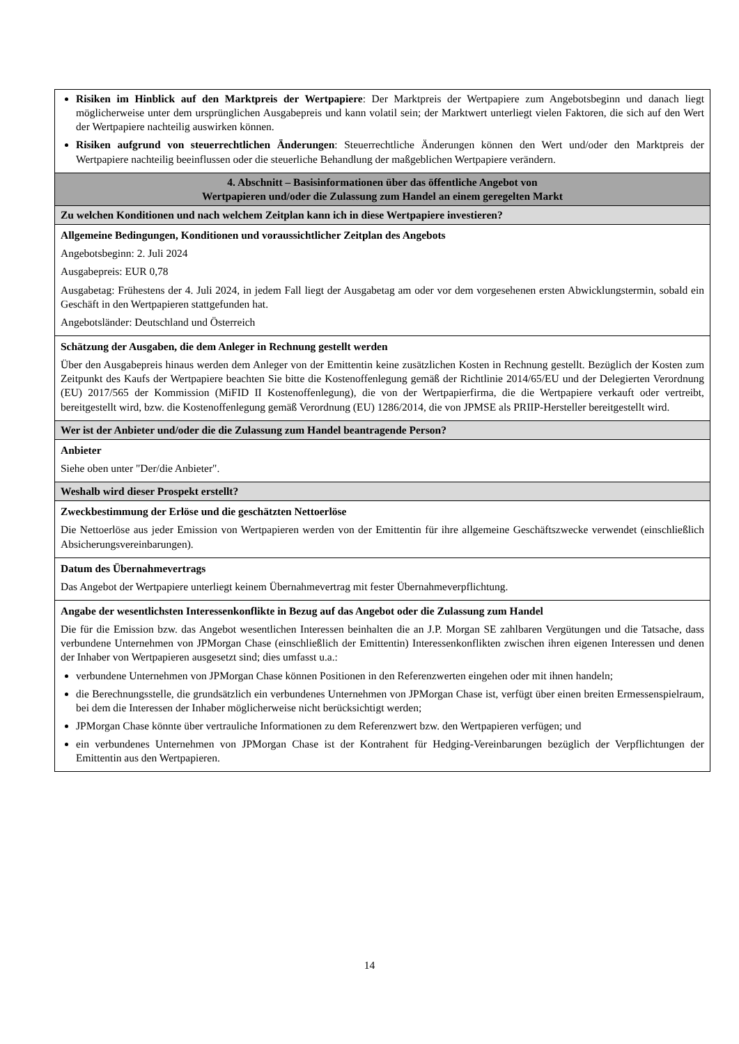| Risiken im Hinblick auf den Marktpreis der Wertpapiere : Der Marktpreis der Wertpapiere zum Angebotsbeginn und danach liegt möglicherweise unter dem ursprünglichen Ausgabepreis und kann volatil sein; der Marktwert unterliegt vielen Faktoren, die sich auf den Wert der Wertpapiere nachteilig auswirken können. Risiken aufgrund von steuerrechtlichen Änderungen : Steuerrechtliche Änderungen können den Wert und/oder den Marktpreis der Wertpapiere nachteilig beeinflussen oder die steuerliche Behandlung der maßgeblichen Wertpapiere verändern. |
| 4. Abschnitt – Basisinformationen über das öffentliche Angebot von Wertpapieren und/oder die Zulassung zum Handel an einem geregelten Markt |
| Zu welchen Konditionen und nach welchem Zeitplan kann ich in diese Wertpapiere investieren? |
| Allgemeine Bedingungen, Konditionen und voraussichtlicher Zeitplan des Angebots Angebotsbeginn: 2. Juli 2024 Ausgabepreis: EUR 0,78 Ausgabetag: Frühestens der 4. Juli 2024, in jedem Fall liegt der Ausgabetag am oder vor dem vorgesehenen ersten Abwicklungstermin, sobald ein Geschäft in den Wertpapieren stattgefunden hat. Angebotsländer: Deutschland und Österreich |
| Schätzung der Ausgaben, die dem Anleger in Rechnung gestellt werden Über den Ausgabepreis hinaus werden dem Anleger von der Emittentin keine zusätzlichen Kosten in Rechnung gestellt. Bezüglich der Kosten zum Zeitpunkt des Kaufs der Wertpapiere beachten Sie bitte die Kostenoffenlegung gemäß der Richtlinie 2014/65/EU und der Delegierten Verordnung (EU) 2017/565 der Kommission (MiFID II Kostenoffenlegung), die von der Wertpapierfirma, die die Wertpapiere verkauft oder vertreibt, bereitgestellt wird, bzw. die Kostenoffenlegung gemäß Verordnung (EU) 1286/2014, die von JPMSE als PRIIP-Hersteller bereitgestellt wird. |
| Wer ist der Anbieter und/oder die die Zulassung zum Handel beantragende Person? |
| Anbieter Siehe oben unter "Der/die Anbieter". |
| Weshalb wird dieser Prospekt erstellt? |
| Zweckbestimmung der Erlöse und die geschätzten Nettoerlöse Die Nettoerlöse aus jeder Emission von Wertpapieren werden von der Emittentin für ihre allgemeine Geschäftszwecke verwendet (einschließlich Absicherungsvereinbarungen). |
| Datum des Übernahmevertrags Das Angebot der Wertpapiere unterliegt keinem Übernahmevertrag mit fester Übernahmeverpflichtung. |
| Angabe der wesentlichsten Interessenkonflikte in Bezug auf das Angebot oder die Zulassung zum Handel Die für die Emission bzw. das Angebot wesentlichen Interessen beinhalten die an J.P. Morgan SE zahlbaren Vergütungen und die Tatsache, dass verbundene Unternehmen von JPMorgan Chase (einschließlich der Emittentin) Interessenkonflikten zwischen ihren eigenen Interessen und denen der Inhaber von Wertpapieren ausgesetzt sind; dies umfasst u.a.: verbundene Unternehmen von JPMorgan Chase können Positionen in den Referenzwerten eingehen oder mit ihnen handeln; die Berechnungsstelle, die grundsätzlich ein verbundenes Unternehmen von JPMorgan Chase ist, verfügt über einen breiten Ermessenspielraum, bei dem die Interessen der Inhaber möglicherweise nicht berücksichtigt werden; JPMorgan Chase könnte über vertrauliche Informationen zu dem Referenzwert bzw. den Wertpapieren verfügen; und ein verbundenes Unternehmen von JPMorgan Chase ist der Kontrahent für Hedging-Vereinbarungen bezüglich der Verpflichtungen der Emittentin aus den Wertpapieren. |
14